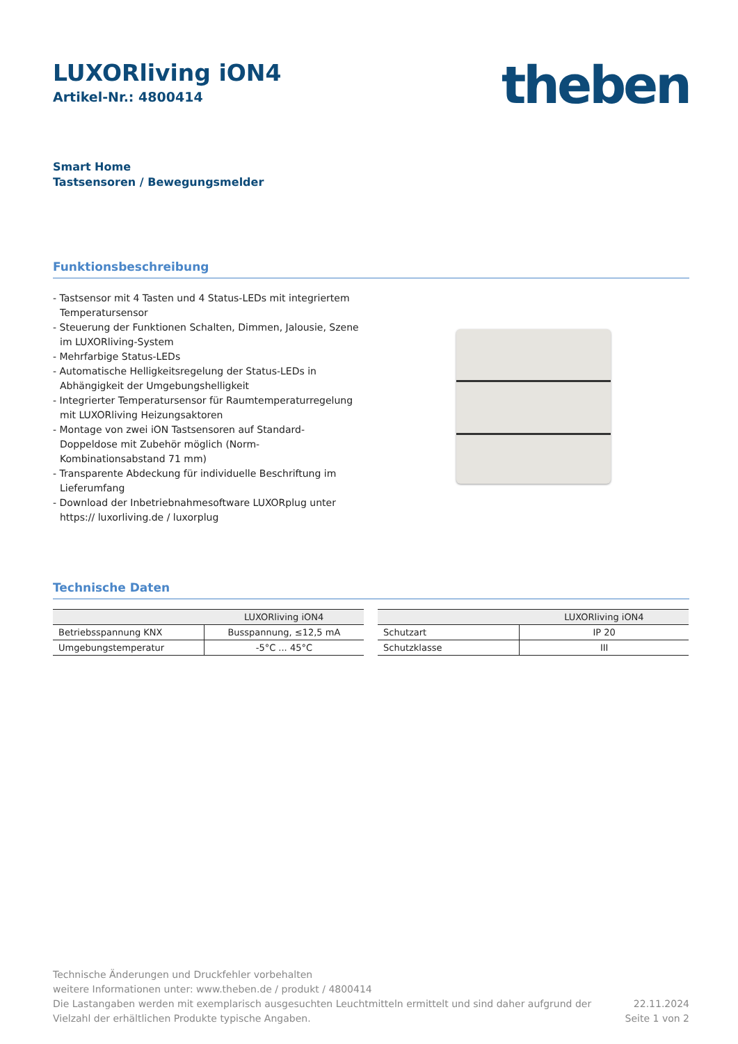LUXORliving iON4
Artikel-Nr.: 4800414
theben
Smart Home
Tastsensoren / Bewegungsmelder
Funktionsbeschreibung
- Tastsensor mit 4 Tasten und 4 Status-LEDs mit integriertem Temperatursensor
- Steuerung der Funktionen Schalten, Dimmen, Jalousie, Szene im LUXORliving-System
- Mehrfarbige Status-LEDs
- Automatische Helligkeitsregelung der Status-LEDs in Abhängigkeit der Umgebungshelligkeit
- Integrierter Temperatursensor für Raumtemperaturregelung mit LUXORliving Heizungsaktoren
- Montage von zwei iON Tastsensoren auf Standard-Doppeldose mit Zubehör möglich (Norm-Kombinationsabstand 71 mm)
- Transparente Abdeckung für individuelle Beschriftung im Lieferumfang
- Download der Inbetriebnahmesoftware LUXORplug unter https:// luxorliving.de / luxorplug
Technische Daten
| | LUXORliving iON4 |
| --- | --- |
| Betriebsspannung KNX | Busspannung, ≤12,5 mA |
| Umgebungstemperatur | -5°C ... 45°C |
| | LUXORliving iON4 |
| --- | --- |
| Schutzart | IP 20 |
| Schutzklasse | III |
Technische Änderungen und Druckfehler vorbehalten
weitere Informationen unter: www.theben.de / produkt / 4800414
Die Lastangaben werden mit exemplarisch ausgesuchten Leuchtmitteln ermittelt und sind daher aufgrund der
Vielzahl der erhältlichen Produkte typische Angaben.
22.11.2024
Seite 1 von 2